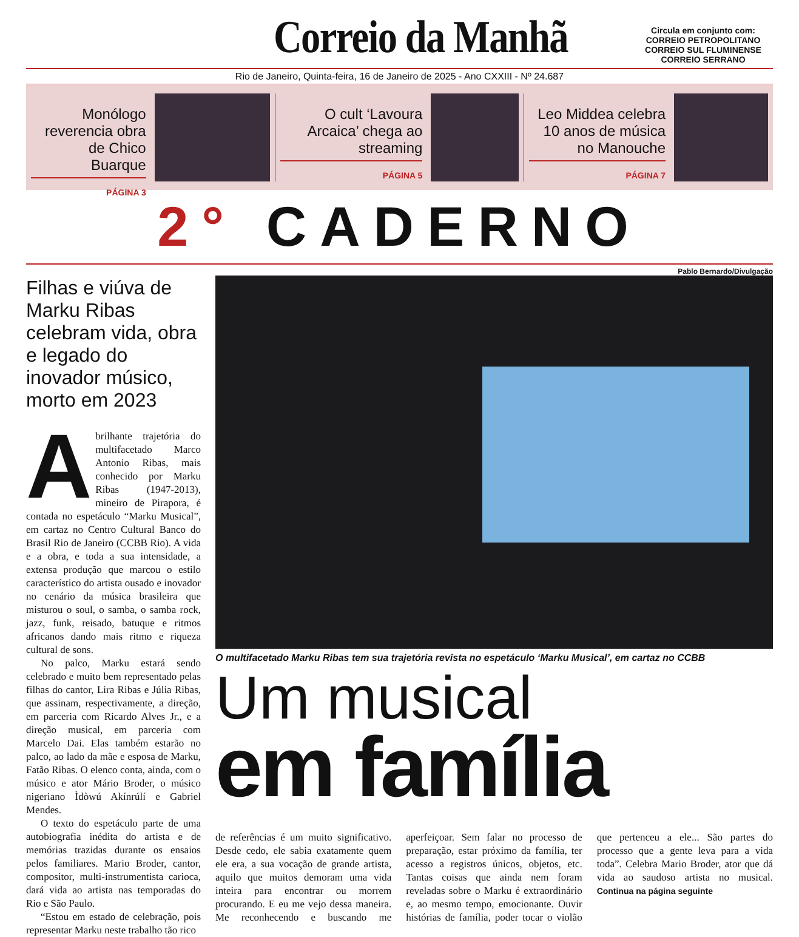Correio da Manhã
Circula em conjunto com:
CORREIO PETROPOLITANO
CORREIO SUL FLUMINENSE
CORREIO SERRANO
Rio de Janeiro, Quinta-feira, 16 de Janeiro de 2025 - Ano CXXIII - Nº 24.687
Monólogo reverencia obra de Chico Buarque
PÁGINA 3
O cult ‘Lavoura Arcaica’ chega ao streaming
PÁGINA 5
Leo Middea celebra 10 anos de música no Manouche
PÁGINA 7
2° CADERNO
Filhas e viúva de Marku Ribas celebram vida, obra e legado do inovador músico, morto em 2023
Abrilhante trajetória do multifacetado Marco Antonio Ribas, mais conhecido por Marku Ribas (1947-2013), mineiro de Pirapora, é contada no espetáculo “Marku Musical”, em cartaz no Centro Cultural Banco do Brasil Rio de Janeiro (CCBB Rio). A vida e a obra, e toda a sua intensidade, a extensa produção que marcou o estilo característico do artista ousado e inovador no cenário da música brasileira que misturou o soul, o samba, o samba rock, jazz, funk, reisado, batuque e ritmos africanos dando mais ritmo e riqueza cultural de sons.
No palco, Marku estará sendo celebrado e muito bem representado pelas filhas do cantor, Lira Ribas e Júlia Ribas, que assinam, respectivamente, a direção, em parceria com Ricardo Alves Jr., e a direção musical, em parceria com Marcelo Dai. Elas também estarão no palco, ao lado da mãe e esposa de Marku, Fatão Ribas. O elenco conta, ainda, com o músico e ator Mário Broder, o músico nigeriano Ìdòwú Akínrúlí e Gabriel Mendes.
O texto do espetáculo parte de uma autobiografia inédita do artista e de memórias trazidas durante os ensaios pelos familiares. Mario Broder, cantor, compositor, multi-instrumentista carioca, dará vida ao artista nas temporadas do Rio e São Paulo.
“Estou em estado de celebração, pois representar Marku neste trabalho tão rico
Pablo Bernardo/Divulgação
O multifacetado Marku Ribas tem sua trajetória revista no espetáculo ‘Marku Musical’, em cartaz no CCBB
Um musical
em família
de referências é um muito significativo. Desde cedo, ele sabia exatamente quem ele era, a sua vocação de grande artista, aquilo que muitos demoram uma vida inteira para encontrar ou morrem procurando. E eu me vejo dessa maneira. Me reconhecendo e buscando me aperfeiçoar. Sem falar no processo de preparação, estar próximo da família, ter acesso a registros únicos, objetos, etc. Tantas coisas que ainda nem foram reveladas sobre o Marku é extraordinário e, ao mesmo tempo, emocionante. Ouvir histórias de família, poder tocar o violão que pertenceu a ele... São partes do processo que a gente leva para a vida toda”. Celebra Mario Broder, ator que dá vida ao saudoso artista no musical. Continua na página seguinte